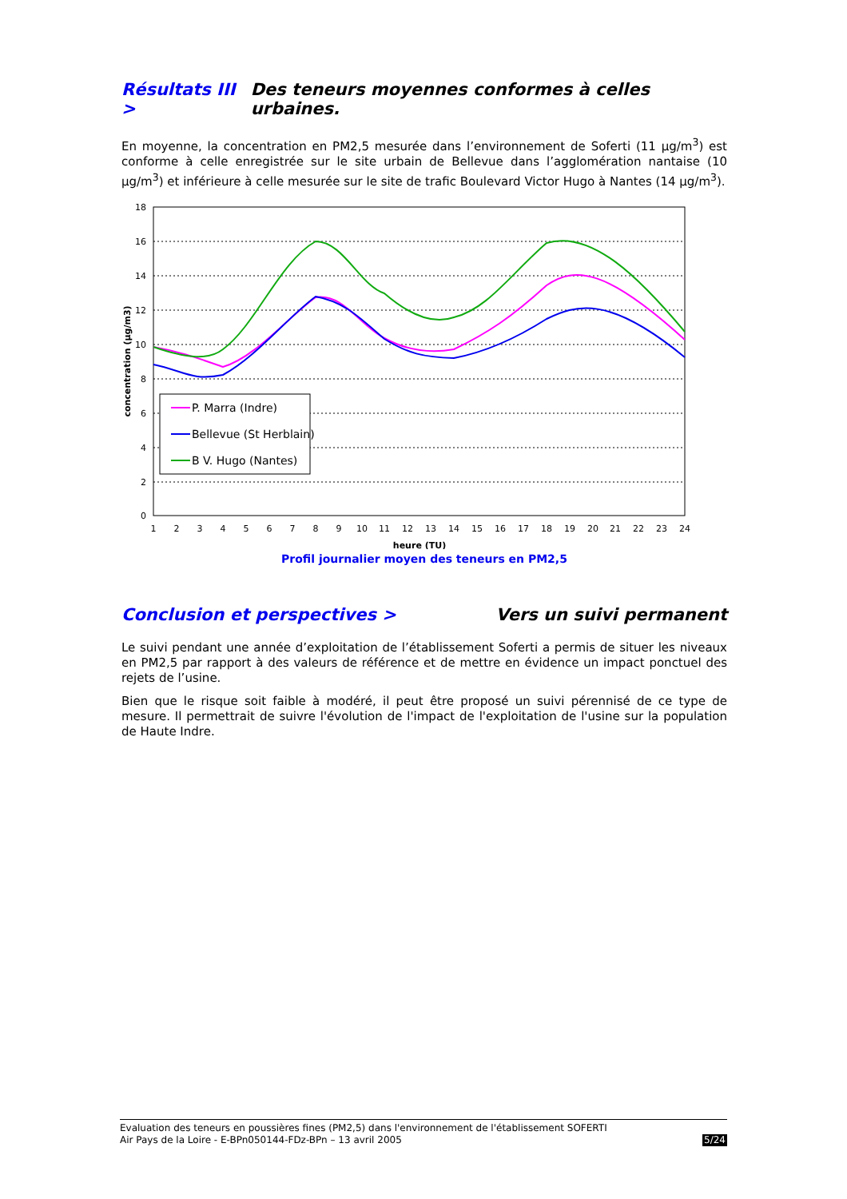Résultats III > Des teneurs moyennes conformes à celles urbaines.
En moyenne, la concentration en PM2,5 mesurée dans l’environnement de Soferti (11 µg/m<sup>3</sup>) est conforme à celle enregistrée sur le site urbain de Bellevue dans l’agglomération nantaise (10 µg/m<sup>3</sup>) et inférieure à celle mesurée sur le site de trafic Boulevard Victor Hugo à Nantes (14 µg/m<sup>3</sup>).
18
16
14
12
10
8
6
4
2
0
1
2
3
4
5
6
7
8
9
10
11
12
13
14
15
16
17
18
19
20
21
22
23
24
heure (TU)
concentration (µg/m3)
P. Marra (Indre)
Bellevue (St Herblain)
B V. Hugo (Nantes)
Profil journalier moyen des teneurs en PM2,5
Conclusion et perspectives > Vers un suivi permanent
Le suivi pendant une année d’exploitation de l’établissement Soferti a permis de situer les niveaux en PM2,5 par rapport à des valeurs de référence et de mettre en évidence un impact ponctuel des rejets de l’usine.
Bien que le risque soit faible à modéré, il peut être proposé un suivi pérennisé de ce type de mesure. Il permettrait de suivre l'évolution de l'impact de l'exploitation de l'usine sur la population de Haute Indre.
Evaluation des teneurs en poussières fines (PM2,5) dans l'environnement de l'établissement SOFERTI
Air Pays de la Loire - E-BPn050144-FDz-BPn – 13 avril 2005 5/24